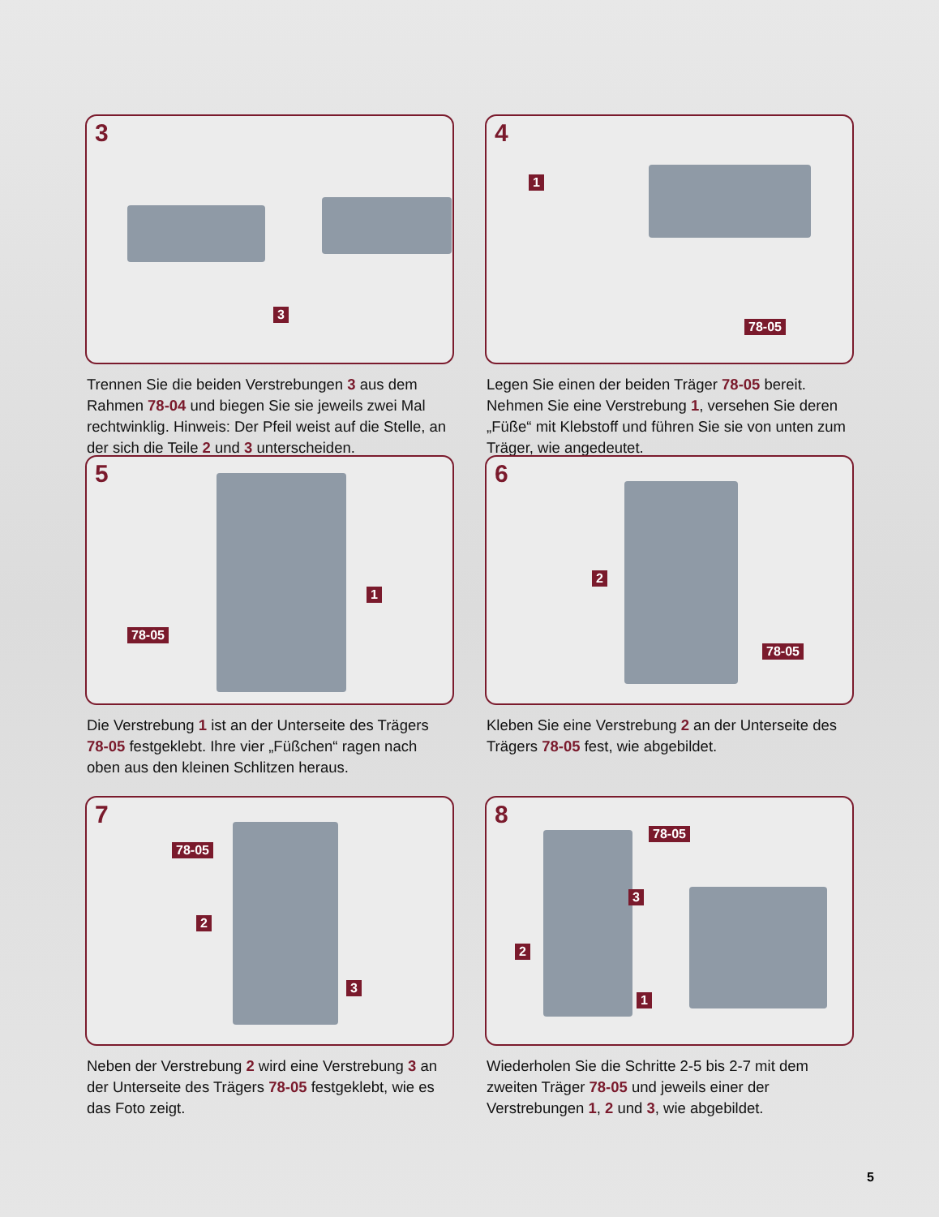3
3
Trennen Sie die beiden Verstrebungen 3 aus dem Rahmen 78-04 und biegen Sie sie jeweils zwei Mal rechtwinklig. Hinweis: Der Pfeil weist auf die Stelle, an der sich die Teile 2 und 3 unterscheiden.
4
1
78-05
Legen Sie einen der beiden Träger 78-05 bereit. Nehmen Sie eine Verstrebung 1, versehen Sie deren „Füße“ mit Klebstoff und führen Sie sie von unten zum Träger, wie angedeutet.
5
78-05
1
Die Verstrebung 1 ist an der Unterseite des Trägers 78-05 festgeklebt. Ihre vier „Füßchen“ ragen nach oben aus den kleinen Schlitzen heraus.
6
2
78-05
Kleben Sie eine Verstrebung 2 an der Unterseite des Trägers 78-05 fest, wie abgebildet.
7
78-05
2
3
Neben der Verstrebung 2 wird eine Verstrebung 3 an der Unterseite des Trägers 78-05 festgeklebt, wie es das Foto zeigt.
8
78-05
3
2
1
Wiederholen Sie die Schritte 2-5 bis 2-7 mit dem zweiten Träger 78-05 und jeweils einer der Verstrebungen 1, 2 und 3, wie abgebildet.
5